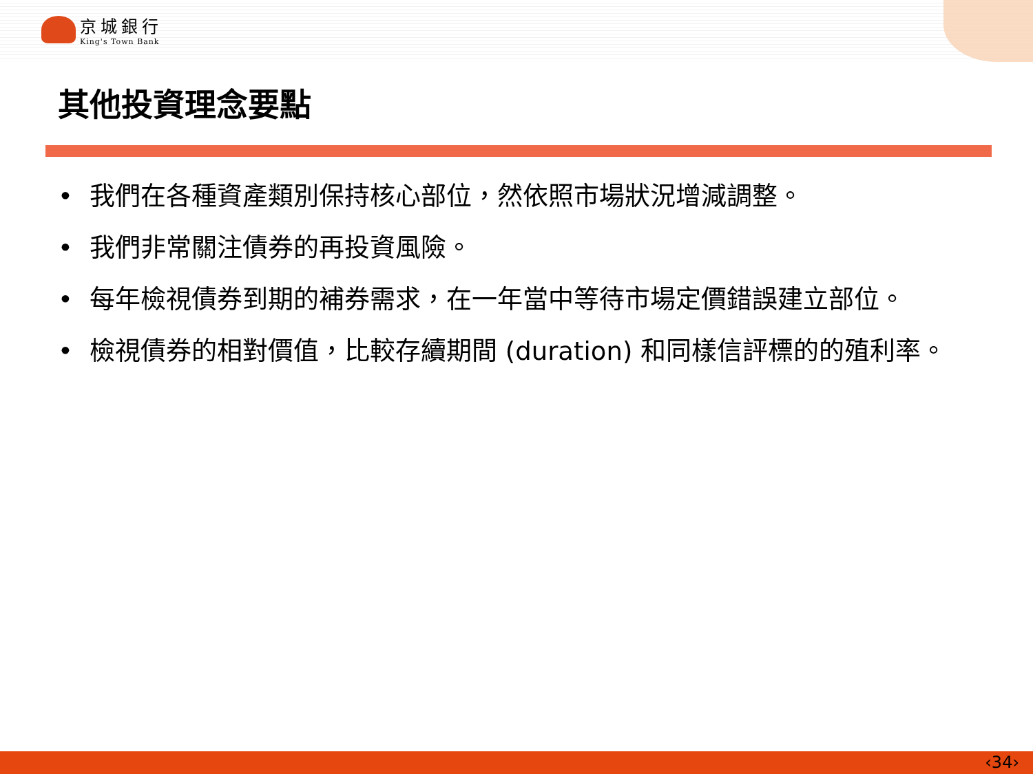京城銀行
King's Town Bank
其他投資理念要點
• 我們在各種資產類別保持核心部位，然依照市場狀況增減調整。
• 我們非常關注債券的再投資風險。
• 每年檢視債券到期的補券需求，在一年當中等待市場定價錯誤建立部位。
• 檢視債券的相對價值，比較存續期間 (duration) 和同樣信評標的的殖利率。
‹34›